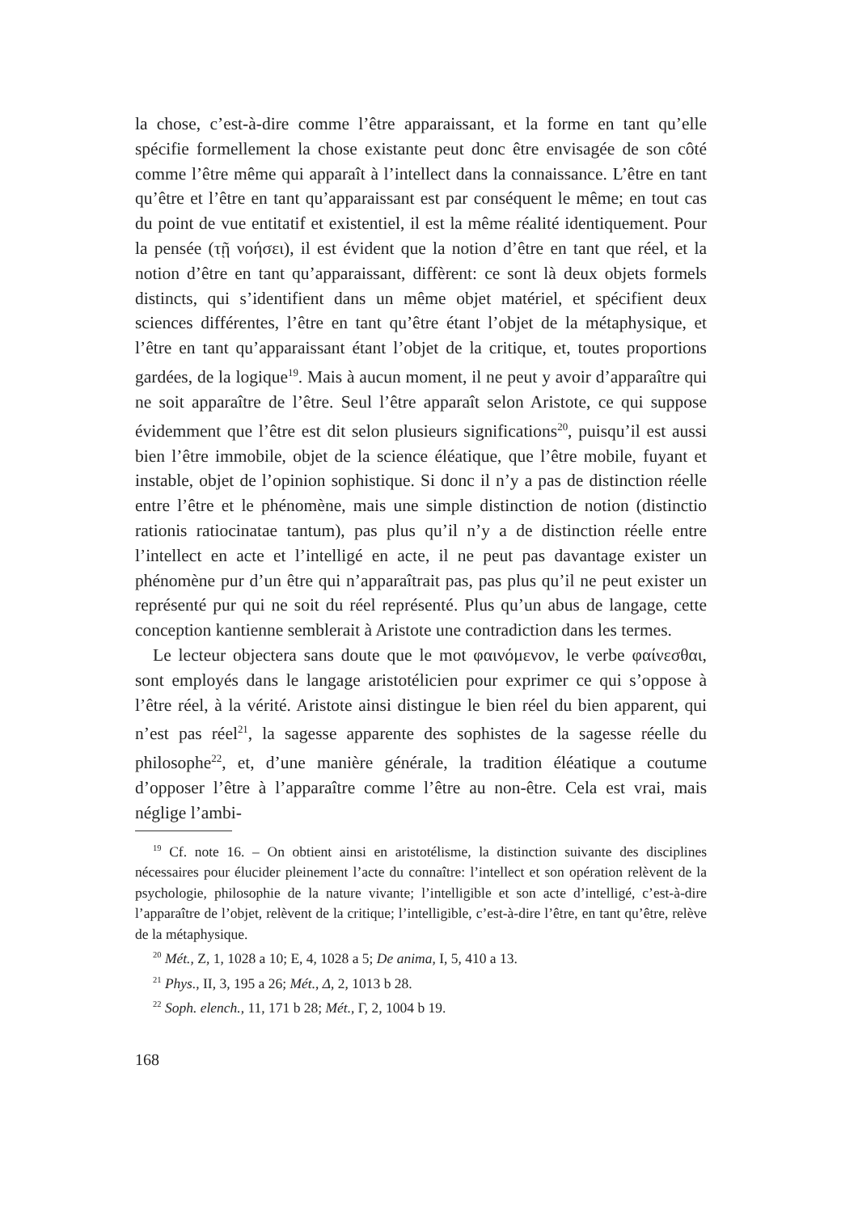la chose, c’est-à-dire comme l’être apparaissant, et la forme en tant qu’elle spécifie formellement la chose existante peut donc être envisagée de son côté comme l’être même qui apparaît à l’intellect dans la connaissance. L’être en tant qu’être et l’être en tant qu’apparaissant est par conséquent le même; en tout cas du point de vue entitatif et existentiel, il est la même réalité identiquement. Pour la pensée (τῇ νοήσει), il est évident que la notion d’être en tant que réel, et la notion d’être en tant qu’apparaissant, diffèrent: ce sont là deux objets formels distincts, qui s’identifient dans un même objet matériel, et spécifient deux sciences différentes, l’être en tant qu’être étant l’objet de la métaphysique, et l’être en tant qu’apparaissant étant l’objet de la critique, et, toutes proportions gardées, de la logique<sup>19</sup>. Mais à aucun moment, il ne peut y avoir d’apparaître qui ne soit apparaître de l’être. Seul l’être apparaît selon Aristote, ce qui suppose évidemment que l’être est dit selon plusieurs significations<sup>20</sup>, puisqu’il est aussi bien l’être immobile, objet de la science éléatique, que l’être mobile, fuyant et instable, objet de l’opinion sophistique. Si donc il n’y a pas de distinction réelle entre l’être et le phénomène, mais une simple distinction de notion (distinctio rationis ratiocinatae tantum), pas plus qu’il n’y a de distinction réelle entre l’intellect en acte et l’intelligé en acte, il ne peut pas davantage exister un phénomène pur d’un être qui n’apparaîtrait pas, pas plus qu’il ne peut exister un représenté pur qui ne soit du réel représenté. Plus qu’un abus de langage, cette conception kantienne semblerait à Aristote une contradiction dans les termes.
Le lecteur objectera sans doute que le mot φαινόμενον, le verbe φαίνεσθαι, sont employés dans le langage aristotélicien pour exprimer ce qui s’oppose à l’être réel, à la vérité. Aristote ainsi distingue le bien réel du bien apparent, qui n’est pas réel<sup>21</sup>, la sagesse apparente des sophistes de la sagesse réelle du philosophe<sup>22</sup>, et, d’une manière générale, la tradition éléatique a coutume d’opposer l’être à l’apparaître comme l’être au non-être. Cela est vrai, mais néglige l’ambi-
<sup>19</sup> Cf. note 16. – On obtient ainsi en aristotélisme, la distinction suivante des disciplines nécessaires pour élucider pleinement l’acte du connaître: l’intellect et son opération relèvent de la psychologie, philosophie de la nature vivante; l’intelligible et son acte d’intelligé, c’est-à-dire l’apparaître de l’objet, relèvent de la critique; l’intelligible, c’est-à-dire l’être, en tant qu’être, relève de la métaphysique.
<sup>20</sup> Mét., Z, 1, 1028 a 10; E, 4, 1028 a 5; De anima, I, 5, 410 a 13.
<sup>21</sup> Phys., II, 3, 195 a 26; Mét., Δ, 2, 1013 b 28.
<sup>22</sup> Soph. elench., 11, 171 b 28; Mét., Γ, 2, 1004 b 19.
168